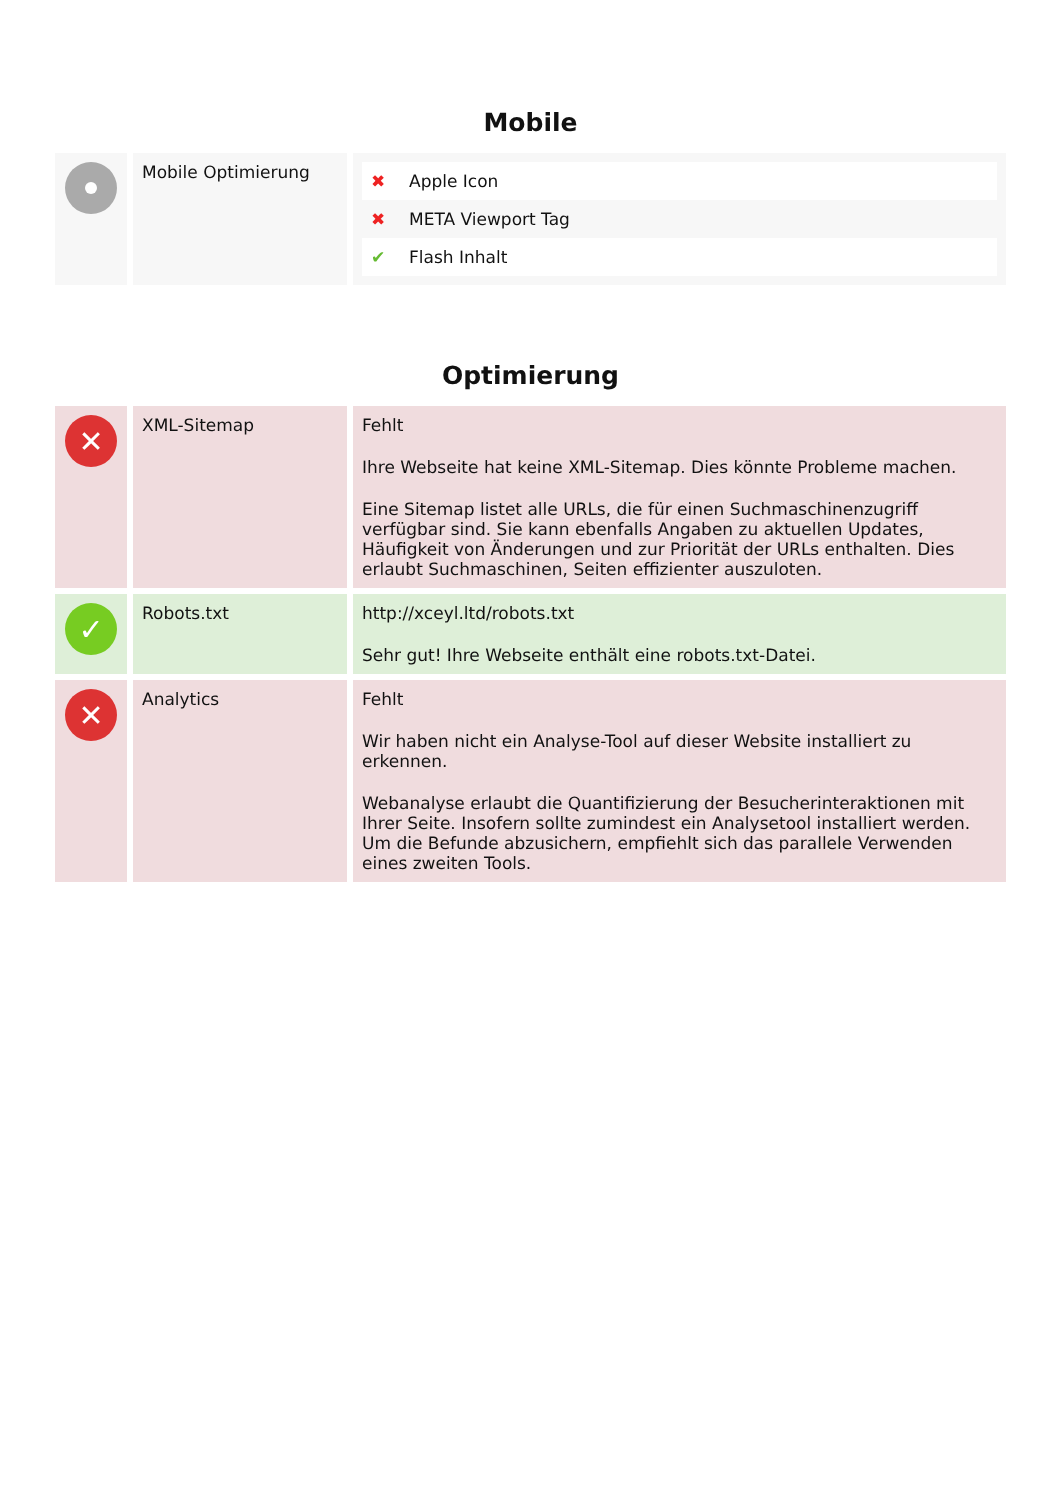Mobile
| | Mobile Optimierung | / ✖ / Apple Icon / / ✖ / META Viewport Tag / / ✔ / Flash Inhalt / |
Optimierung
| ✕ | XML-Sitemap | Fehlt Ihre Webseite hat keine XML-Sitemap. Dies könnte Probleme machen. Eine Sitemap listet alle URLs, die für einen Suchmaschinenzugriff verfügbar sind. Sie kann ebenfalls Angaben zu aktuellen Updates, Häufigkeit von Änderungen und zur Priorität der URLs enthalten. Dies erlaubt Suchmaschinen, Seiten effizienter auszuloten. |
| ✓ | Robots.txt | http://xceyl.ltd/robots.txt Sehr gut! Ihre Webseite enthält eine robots.txt-Datei. |
| ✕ | Analytics | Fehlt Wir haben nicht ein Analyse-Tool auf dieser Website installiert zu erkennen. Webanalyse erlaubt die Quantifizierung der Besucherinteraktionen mit Ihrer Seite. Insofern sollte zumindest ein Analysetool installiert werden. Um die Befunde abzusichern, empfiehlt sich das parallele Verwenden eines zweiten Tools. |